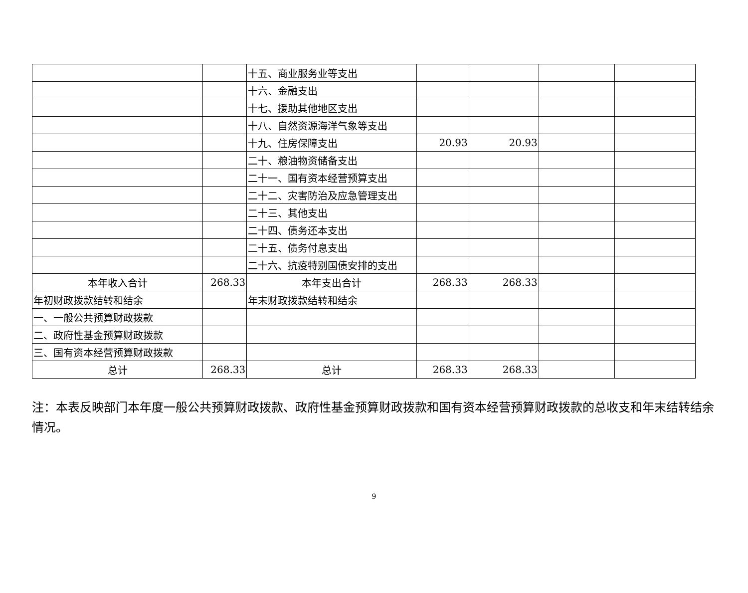| | | 十五、商业服务业等支出 | | | | |
| | | 十六、金融支出 | | | | |
| | | 十七、援助其他地区支出 | | | | |
| | | 十八、自然资源海洋气象等支出 | | | | |
| | | 十九、住房保障支出 | 20.93 | 20.93 | | |
| | | 二十、粮油物资储备支出 | | | | |
| | | 二十一、国有资本经营预算支出 | | | | |
| | | 二十二、灾害防治及应急管理支出 | | | | |
| | | 二十三、其他支出 | | | | |
| | | 二十四、债务还本支出 | | | | |
| | | 二十五、债务付息支出 | | | | |
| | | 二十六、抗疫特别国债安排的支出 | | | | |
| 本年收入合计 | 268.33 | 本年支出合计 | 268.33 | 268.33 | | |
| 年初财政拨款结转和结余 | | 年末财政拨款结转和结余 | | | | |
| 一、一般公共预算财政拨款 | | | | | | |
| 二、政府性基金预算财政拨款 | | | | | | |
| 三、国有资本经营预算财政拨款 | | | | | | |
| 总计 | 268.33 | 总计 | 268.33 | 268.33 | | |
注：本表反映部门本年度一般公共预算财政拨款、政府性基金预算财政拨款和国有资本经营预算财政拨款的总收支和年末结转结余情况。
9